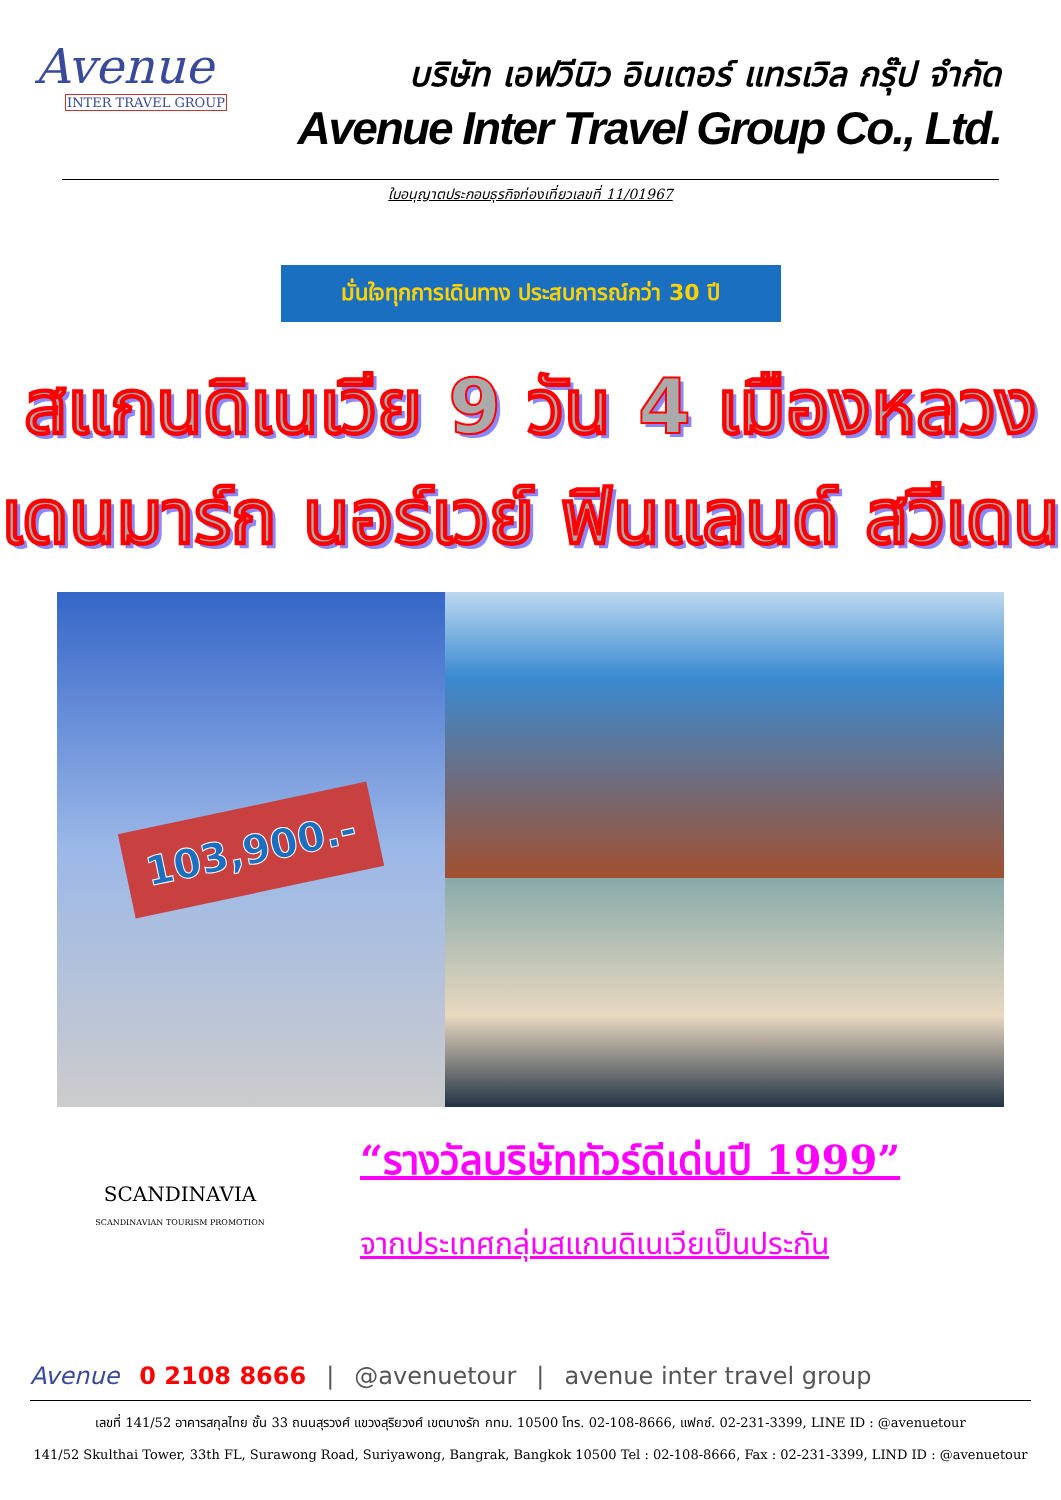Avenue
INTER TRAVEL GROUP
บริษัท เอฟวีนิว อินเตอร์ แทรเวิล กรุ๊ป จำกัด
Avenue Inter Travel Group Co., Ltd.
ใบอนุญาตประกอบธุรกิจท่องเที่ยวเลขที่ 11/01967
มั่นใจทุกการเดินทาง ประสบการณ์กว่า 30 ปี
สแกนดิเนเวีย 9 วัน 4 เมืองหลวง
เดนมาร์ก นอร์เวย์ ฟินแลนด์ สวีเดน
103,900.-
SCANDINAVIA
SCANDINAVIAN TOURISM PROMOTION
“รางวัลบริษัททัวร์ดีเด่นปี 1999”
จากประเทศกลุ่มสแกนดิเนเวียเป็นประกัน
Avenue 0 2108 8666 | @avenuetour | avenue inter travel group
เลขที่ 141/52 อาคารสกุลไทย ชั้น 33 ถนนสุรวงศ์ แขวงสุริยวงศ์ เขตบางรัก กทม. 10500 โทร. 02-108-8666, แฟกซ์. 02-231-3399, LINE ID : @avenuetour
141/52 Skulthai Tower, 33th FL, Surawong Road, Suriyawong, Bangrak, Bangkok 10500 Tel : 02-108-8666, Fax : 02-231-3399, LIND ID : @avenuetour